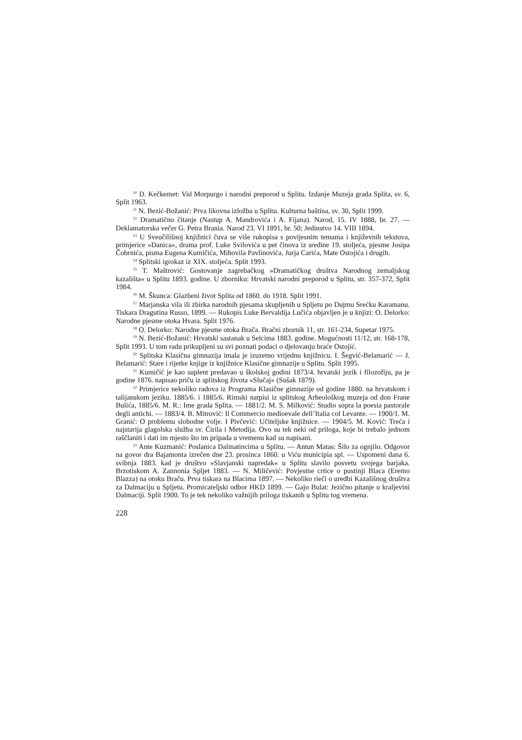<sup>10</sup> D. Kečkemet: Vid Morpurgo i narodni preporod u Splitu. Izdanje Muzeja grada Splita, sv. 6, Split 1963.
<sup>11</sup> N. Bezić-Božanić: Prva likovna izložba u Splitu. Kulturna baština, sv. 30, Split 1999.
<sup>12</sup> Dramatično čitanje (Nastup A. Mandrovića i A. Fijana). Narod, 15. IV 1888, br. 27. — Deklamatorska večer G. Petra Brania. Narod 23. VI 1891, br. 50; Jedinstvo 14. VIII 1894.
<sup>13</sup> U Sveučilišnoj knjižnici čuva se više rukopisa s povijesnim temama i književnih tekstova, primjerice »Danica«, drama prof. Luke Svilovića u pet činova iz sredine 19. stoljeća, pjesme Josipa Čobrnića, pisma Eugena Kumičića, Mihovila Pavlinovića, Jurja Carića, Mate Ostojića i drugih.
<sup>14</sup> Splitski igrokaz iz XIX. stoljeća. Split 1993.
<sup>15</sup> T. Maštrović: Gostovanje zagrebačkog »Dramatičkog društva Narodnog zemaljskog kazališta« u Splitu 1893. godine. U zborniku: Hrvatski narodni preporod u Splitu, str. 357-372, Split 1984.
<sup>16</sup> M. Škunca: Glazbeni život Splita od 1860. do 1918. Split 1991.
<sup>17</sup> Marjanska vila ili zbirka narodnih pjesama skupljenih u Spljetu po Dujmu Srećku Karamanu. Tiskara Dragutina Russo, 1899. — Rukopis Luke Bervaldija Lučića objavljen je u knjizi: O. Delorko: Narodne pjesme otoka Hvara. Split 1976.
<sup>18</sup> O. Delorko: Narodne pjesme otoka Brača. Bračni zbornik 11, str. 161-234, Supetar 1975.
<sup>19</sup> N. Bezić-Božanić: Hrvatski sastanak u Selcima 1883. godine. Mogućnosti 11/12, str. 168-178, Split 1993. U tom radu prikupljeni su svi poznati podaci o djelovanju braće Ostojić.
<sup>20</sup> Splitska Klasična gimnazija imala je izuzetno vrijednu knjižnicu. I. Šegvić-Belamarić — J. Belamarić: Stare i rijetke knjige iz knjižnice Klasične gimnazije u Splitu. Split 1995.
<sup>21</sup> Kumičić je kao suplent predavao u školskoj godini 1873/4. hrvatski jezik i filozofiju, pa je godine 1876. napisao priču iz splitskog života »Slučaj« (Sušak 1879).
<sup>22</sup> Primjerice nekoliko radova iz Programa Klasične gimnazije od godine 1880. na hrvatskom i talijanskom jeziku. 1885/6. i 1885/6. Rimski natpisi iz splitskog Arheološkog muzeja od don Frane Bulića, 1885/6. M. R.: Ime grada Splita. — 1881/2. M. S. Milković: Studio sopra la poesia pastorale degli antichi. — 1883/4. B. Mitrović: Il Commercio medioevale dell’Italia col Levante. — 1900/1. M. Granić: O problemu slobodne volje. I Pivčević: Učiteljske knjižnice. — 1904/5. M. Ković: Treća i najstarija glagolska služba sv. Ćirila i Metodija. Ovo su tek neki od priloga, koje bi trebalo jednom raščlaniti i dati im mjesto što im pripada u vremenu kad su napisani.
<sup>23</sup> Ante Kuzmanić: Poslanica Dalmatincima u Splitu. — Antun Matas: Šilo za ognjilo. Odgovor na govor dra Bajamonta izrečen dne 23. prosinca 1860. u Viću municipia spl. — Uspomeni dana 6. svibnja 1883. kad je društvo »Slavjanski napredak« u Splitu slavilo posvetu svojega barjaka. Brzotiskom A. Zannonia Spljet 1883. — N. Miličević: Povjestne crtice o pustinji Blaca (Eremo Blazza) na otoku Braču. Prva tiskara na Blacima 1897. — Nekoliko rieči o uredbi Kazališnog društva za Dalmaciju u Spljetu. Promicateljski odbor HKD 1899. — Gajo Bulat: Jezično pitanje u kraljevini Dalmaciji. Split 1900. To je tek nekoliko važnijih priloga tiskanih u Splitu tog vremena.
228